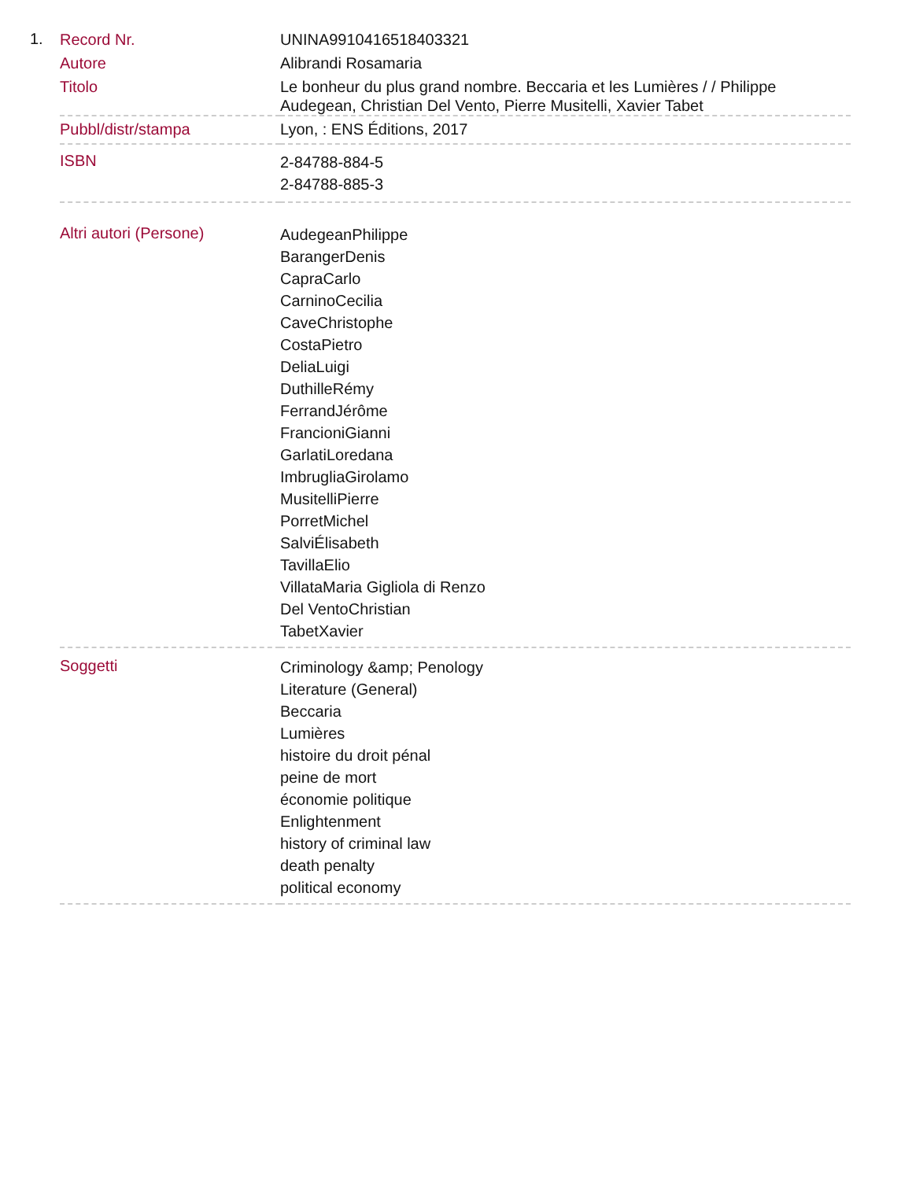1.
| Record Nr. | UNINA9910416518403321 |
| Autore | Alibrandi Rosamaria |
| Titolo | Le bonheur du plus grand nombre. Beccaria et les Lumières / / Philippe Audegean, Christian Del Vento, Pierre Musitelli, Xavier Tabet |
| Pubbl/distr/stampa | Lyon, : ENS Éditions, 2017 |
| ISBN | 2-84788-884-5 2-84788-885-3 |
| Altri autori (Persone) | AudegeanPhilippe BarangerDenis CapraCarlo CarninoCecilia CaveChristophe CostaPietro DeliaLuigi DuthilleRémy FerrandJérôme FrancioniGianni GarlatiLoredana ImbrugliaGirolamo MusitelliPierre PorretMichel SalviÉlisabeth TavillaElio VillataMaria Gigliola di Renzo Del VentoChristian TabetXavier |
| Soggetti | Criminology &amp; Penology Literature (General) Beccaria Lumières histoire du droit pénal peine de mort économie politique Enlightenment history of criminal law death penalty political economy |